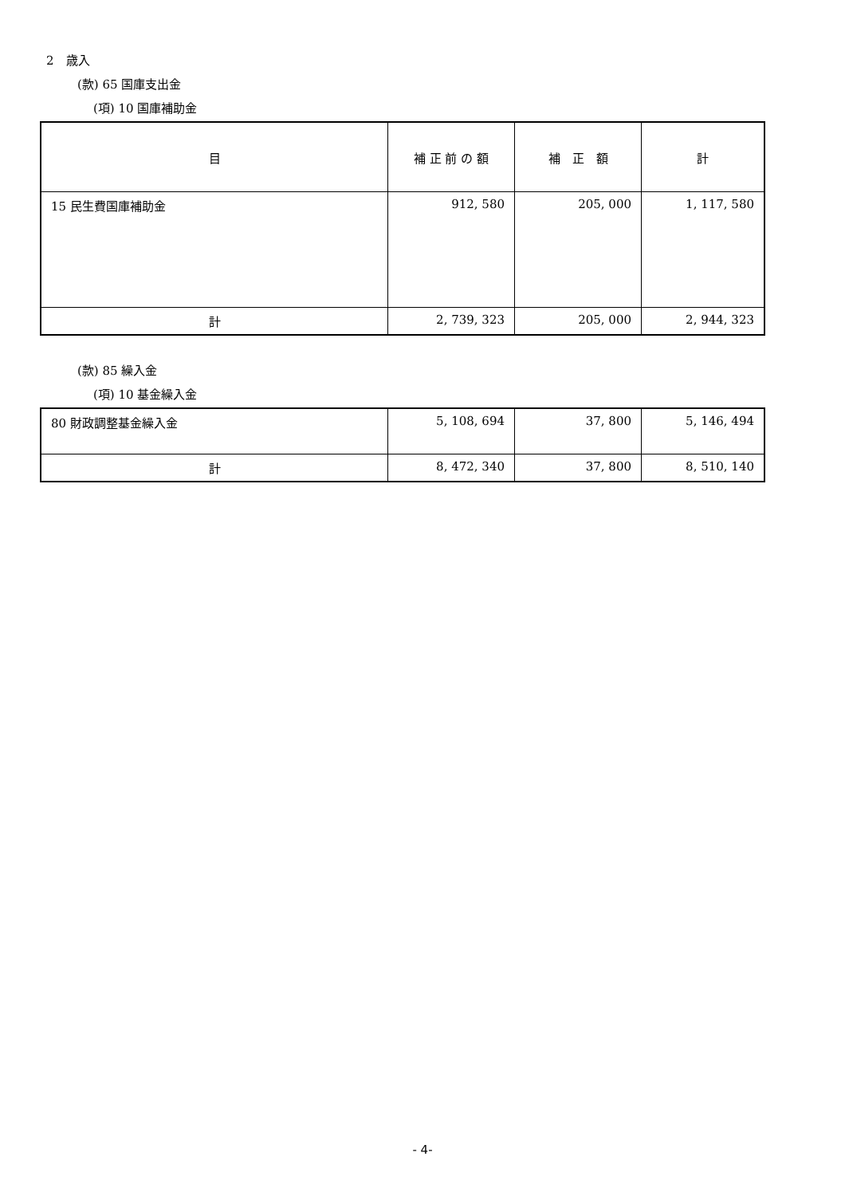2　歳入
(款) 65 国庫支出金
(項) 10 国庫補助金
| 目 | 補 正 前 の 額 | 補 正 額 | 計 |
| --- | --- | --- | --- |
| 15 民生費国庫補助金 | 912, 580 | 205, 000 | 1, 117, 580 |
| 計 | 2, 739, 323 | 205, 000 | 2, 944, 323 |
(款) 85 繰入金
(項) 10 基金繰入金
| 80 財政調整基金繰入金 | 5, 108, 694 | 37, 800 | 5, 146, 494 |
| 計 | 8, 472, 340 | 37, 800 | 8, 510, 140 |
- 4-